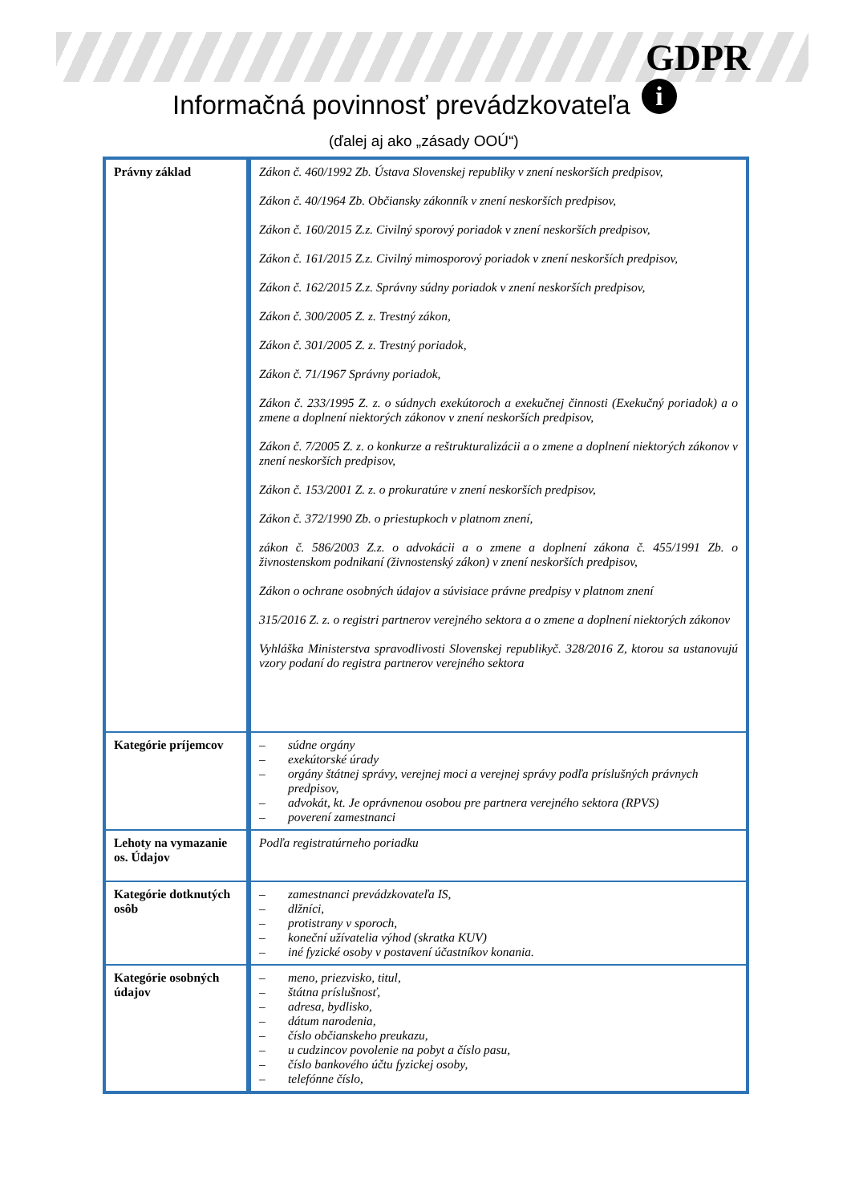GDPR
i
Informačná povinnosť prevádzkovateľa
(ďalej aj ako „zásady OOÚ“)
| Právny základ | Zákon č. 460/1992 Zb. Ústava Slovenskej republiky v znení neskorších predpisov, Zákon č. 40/1964 Zb. Občiansky zákonník v znení neskorších predpisov, Zákon č. 160/2015 Z.z. Civilný sporový poriadok v znení neskorších predpisov, Zákon č. 161/2015 Z.z. Civilný mimosporový poriadok v znení neskorších predpisov, Zákon č. 162/2015 Z.z. Správny súdny poriadok v znení neskorších predpisov, Zákon č. 300/2005 Z. z. Trestný zákon, Zákon č. 301/2005 Z. z. Trestný poriadok, Zákon č. 71/1967 Správny poriadok, Zákon č. 233/1995 Z. z. o súdnych exekútoroch a exekučnej činnosti (Exekučný poriadok) a o zmene a doplnení niektorých zákonov v znení neskorších predpisov, Zákon č. 7/2005 Z. z. o konkurze a reštrukturalizácii a o zmene a doplnení niektorých zákonov v znení neskorších predpisov, Zákon č. 153/2001 Z. z. o prokuratúre v znení neskorších predpisov, Zákon č. 372/1990 Zb. o priestupkoch v platnom znení, zákon č. 586/2003 Z.z. o advokácii a o zmene a doplnení zákona č. 455/1991 Zb. o živnostenskom podnikaní (živnostenský zákon) v znení neskorších predpisov, Zákon o ochrane osobných údajov a súvisiace právne predpisy v platnom znení 315/2016 Z. z. o registri partnerov verejného sektora a o zmene a doplnení niektorých zákonov Vyhláška Ministerstva spravodlivosti Slovenskej republikyč. 328/2016 Z, ktorou sa ustanovujú vzory podaní do registra partnerov verejného sektora |
| Kategórie príjemcov | – súdne orgány – exekútorské úrady – orgány štátnej správy, verejnej moci a verejnej správy podľa príslušných právnych predpisov, – advokát, kt. Je oprávnenou osobou pre partnera verejného sektora (RPVS) – poverení zamestnanci |
| Lehoty na vymazanie os. Údajov | Podľa registratúrneho poriadku |
| Kategórie dotknutých osôb | – zamestnanci prevádzkovateľa IS, – dlžníci, – protistrany v sporoch, – koneční užívatelia výhod (skratka KUV) – iné fyzické osoby v postavení účastníkov konania. |
| Kategórie osobných údajov | – meno, priezvisko, titul, – štátna príslušnosť, – adresa, bydlisko, – dátum narodenia, – číslo občianskeho preukazu, – u cudzincov povolenie na pobyt a číslo pasu, – číslo bankového účtu fyzickej osoby, – telefónne číslo, |